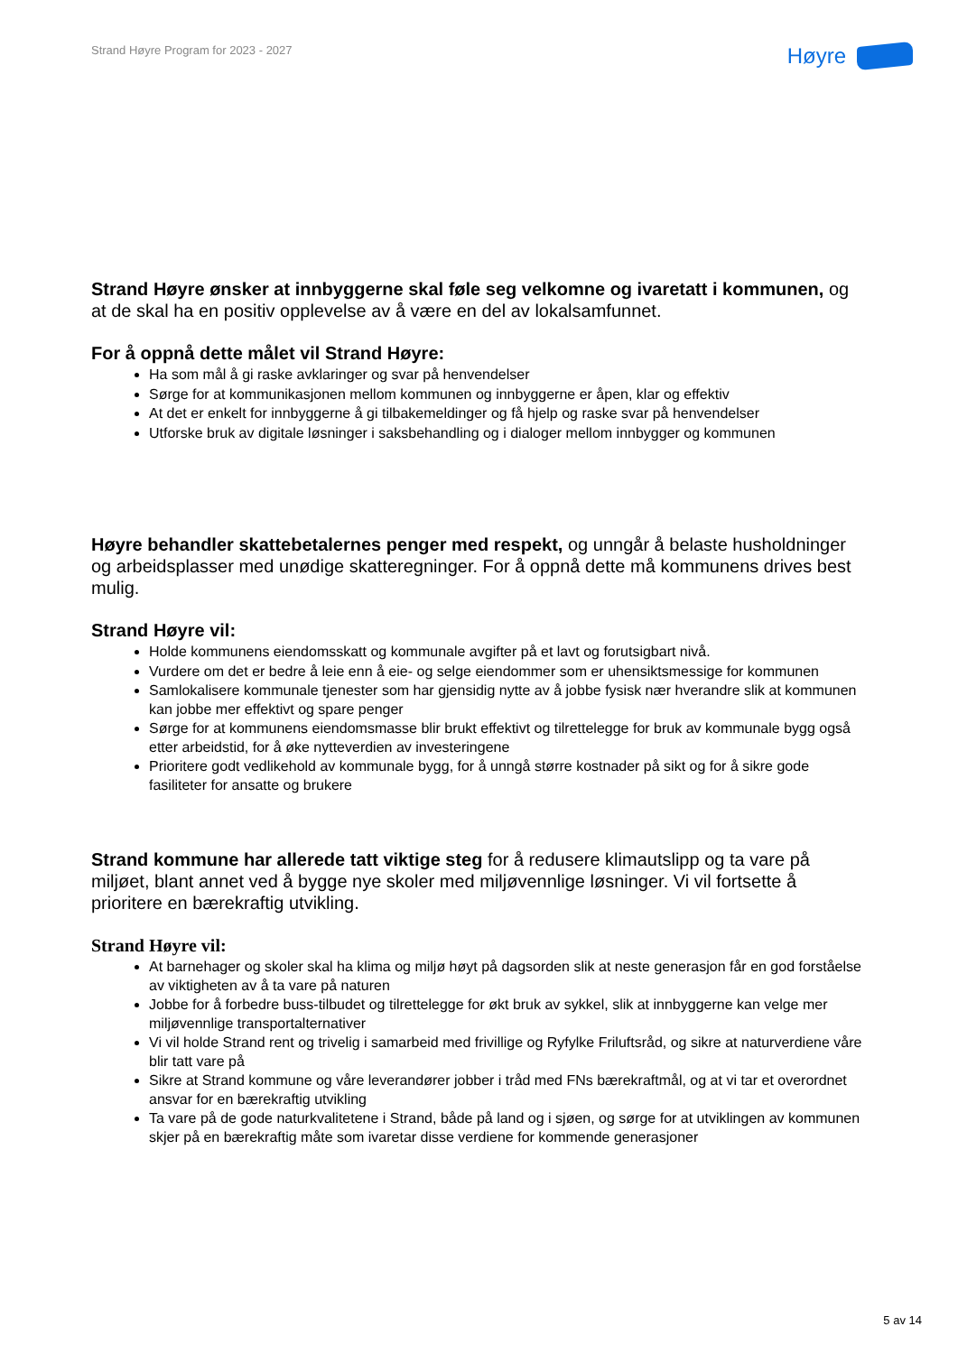Strand Høyre Program for 2023 - 2027
Høyre
Strand Høyre ønsker at innbyggerne skal føle seg velkomne og ivaretatt i kommunen, og at de skal ha en positiv opplevelse av å være en del av lokalsamfunnet.
For å oppnå dette målet vil Strand Høyre:
Ha som mål å gi raske avklaringer og svar på henvendelser
Sørge for at kommunikasjonen mellom kommunen og innbyggerne er åpen, klar og effektiv
At det er enkelt for innbyggerne å gi tilbakemeldinger og få hjelp og raske svar på henvendelser
Utforske bruk av digitale løsninger i saksbehandling og i dialoger mellom innbygger og kommunen
Høyre behandler skattebetalernes penger med respekt, og unngår å belaste husholdninger og arbeidsplasser med unødige skatteregninger. For å oppnå dette må kommunens drives best mulig.
Strand Høyre vil:
Holde kommunens eiendomsskatt og kommunale avgifter på et lavt og forutsigbart nivå.
Vurdere om det er bedre å leie enn å eie- og selge eiendommer som er uhensiktsmessige for kommunen
Samlokalisere kommunale tjenester som har gjensidig nytte av å jobbe fysisk nær hverandre slik at kommunen kan jobbe mer effektivt og spare penger
Sørge for at kommunens eiendomsmasse blir brukt effektivt og tilrettelegge for bruk av kommunale bygg også etter arbeidstid, for å øke nytteverdien av investeringene
Prioritere godt vedlikehold av kommunale bygg, for å unngå større kostnader på sikt og for å sikre gode fasiliteter for ansatte og brukere
Strand kommune har allerede tatt viktige steg for å redusere klimautslipp og ta vare på miljøet, blant annet ved å bygge nye skoler med miljøvennlige løsninger. Vi vil fortsette å prioritere en bærekraftig utvikling.
Strand Høyre vil:
At barnehager og skoler skal ha klima og miljø høyt på dagsorden slik at neste generasjon får en god forståelse av viktigheten av å ta vare på naturen
Jobbe for å forbedre buss-tilbudet og tilrettelegge for økt bruk av sykkel, slik at innbyggerne kan velge mer miljøvennlige transportalternativer
Vi vil holde Strand rent og trivelig i samarbeid med frivillige og Ryfylke Friluftsråd, og sikre at naturverdiene våre blir tatt vare på
Sikre at Strand kommune og våre leverandører jobber i tråd med FNs bærekraftmål, og at vi tar et overordnet ansvar for en bærekraftig utvikling
Ta vare på de gode naturkvalitetene i Strand, både på land og i sjøen, og sørge for at utviklingen av kommunen skjer på en bærekraftig måte som ivaretar disse verdiene for kommende generasjoner
5 av 14